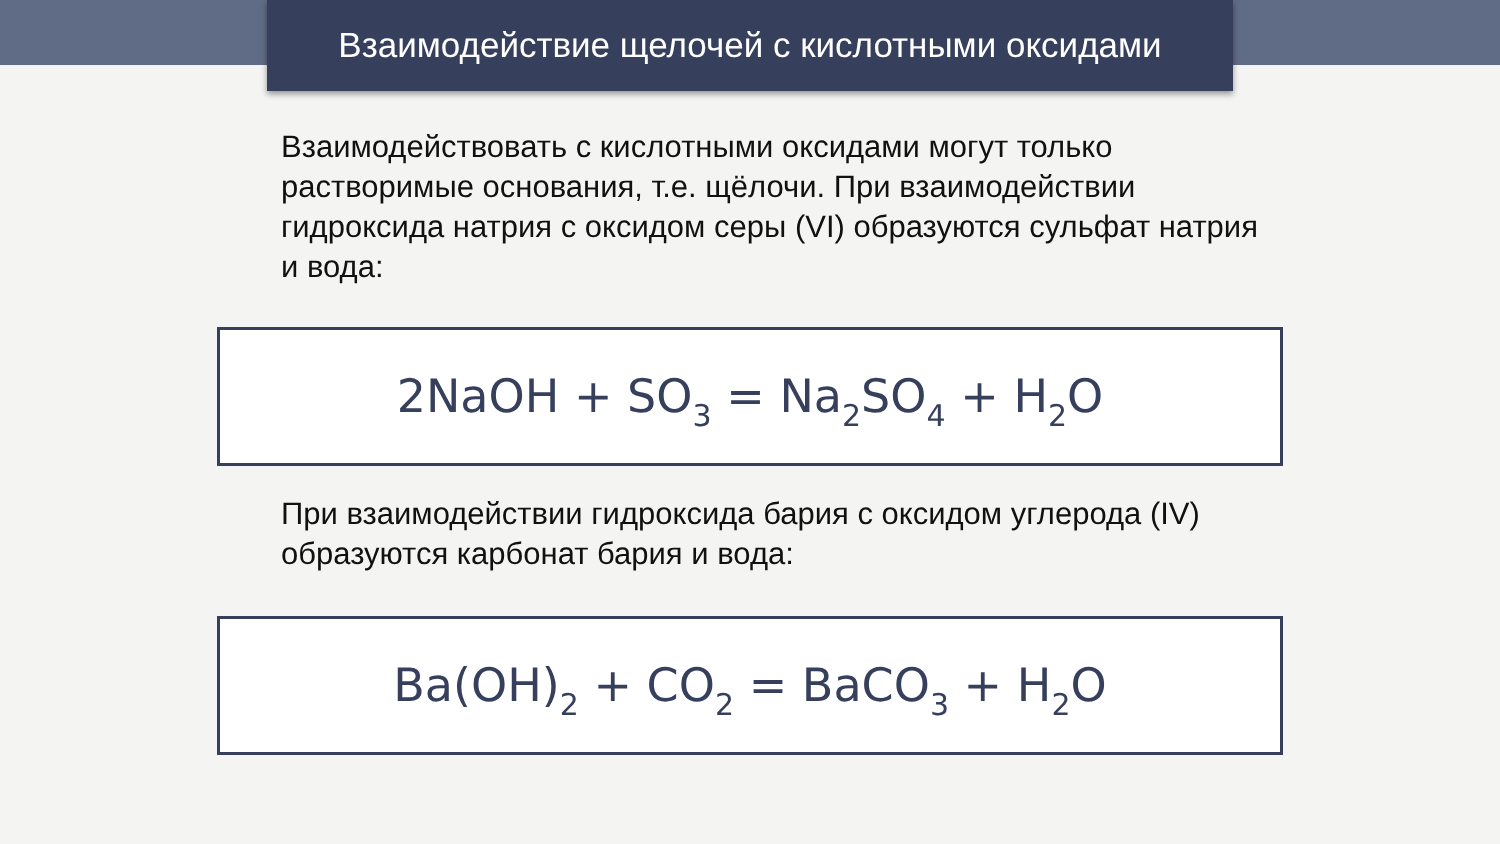Взаимодействие щелочей с кислотными оксидами
Взаимодействовать с кислотными оксидами могут только растворимые основания, т.е. щёлочи. При взаимодействии гидроксида натрия с оксидом серы (VI) образуются сульфат натрия и вода:
2NaOH + SO<sub>3</sub> = Na<sub>2</sub>SO<sub>4</sub> + H<sub>2</sub>O
При взаимодействии гидроксида бария с оксидом углерода (IV) образуются карбонат бария и вода:
Ba(OH)<sub>2</sub> + CO<sub>2</sub> = BaCO<sub>3</sub> + H<sub>2</sub>O